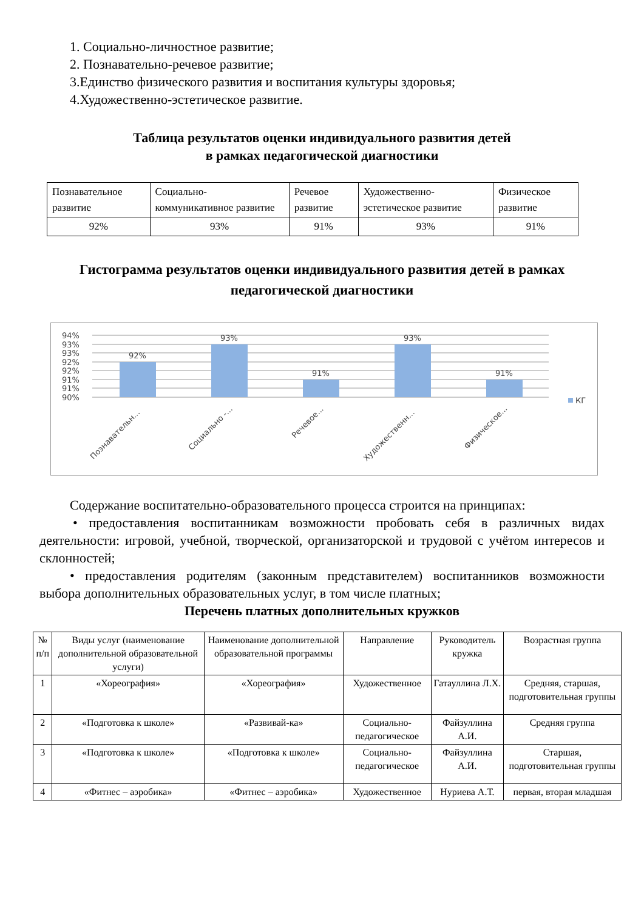1. Социально-личностное развитие;
2. Познавательно-речевое развитие;
3.Единство физического развития и воспитания культуры здоровья;
4.Художественно-эстетическое развитие.
Таблица результатов оценки индивидуального развития детей
в рамках педагогической диагностики
| Познавательное развитие | Социально-коммуникативное развитие | Речевое развитие | Художественно-эстетическое развитие | Физическое развитие |
| 92% | 93% | 91% | 93% | 91% |
Гистограмма результатов оценки индивидуального развития детей в рамках педагогической диагностики
94%
93%
93%
92%
92%
91%
91%
90%
92%
93%
91%
93%
91%
КГ
Познавательн...
Социально -...
Речевое...
Художественн...
Физическое...
Содержание воспитательно-образовательного процесса строится на принципах:
• предоставления воспитанникам возможности пробовать себя в различных видах деятельности: игровой, учебной, творческой, организаторской и трудовой с учётом интересов и склонностей;
• предоставления родителям (законным представителем) воспитанников возможности выбора дополнительных образовательных услуг, в том числе платных;
Перечень платных дополнительных кружков
| № п/п | Виды услуг (наименование дополнительной образовательной услуги) | Наименование дополнительной образовательной программы | Направление | Руководитель кружка | Возрастная группа |
| --- | --- | --- | --- | --- | --- |
| 1 | «Хореография» | «Хореография» | Художественное | Гатауллина Л.Х. | Средняя, старшая, подготовительная группы |
| 2 | «Подготовка к школе» | «Развивай-ка» | Социально-педагогическое | Файзуллина А.И. | Средняя группа |
| 3 | «Подготовка к школе» | «Подготовка к школе» | Социально-педагогическое | Файзуллина А.И. | Старшая, подготовительная группы |
| 4 | «Фитнес – аэробика» | «Фитнес – аэробика» | Художественное | Нуриева А.Т. | первая, вторая младшая |